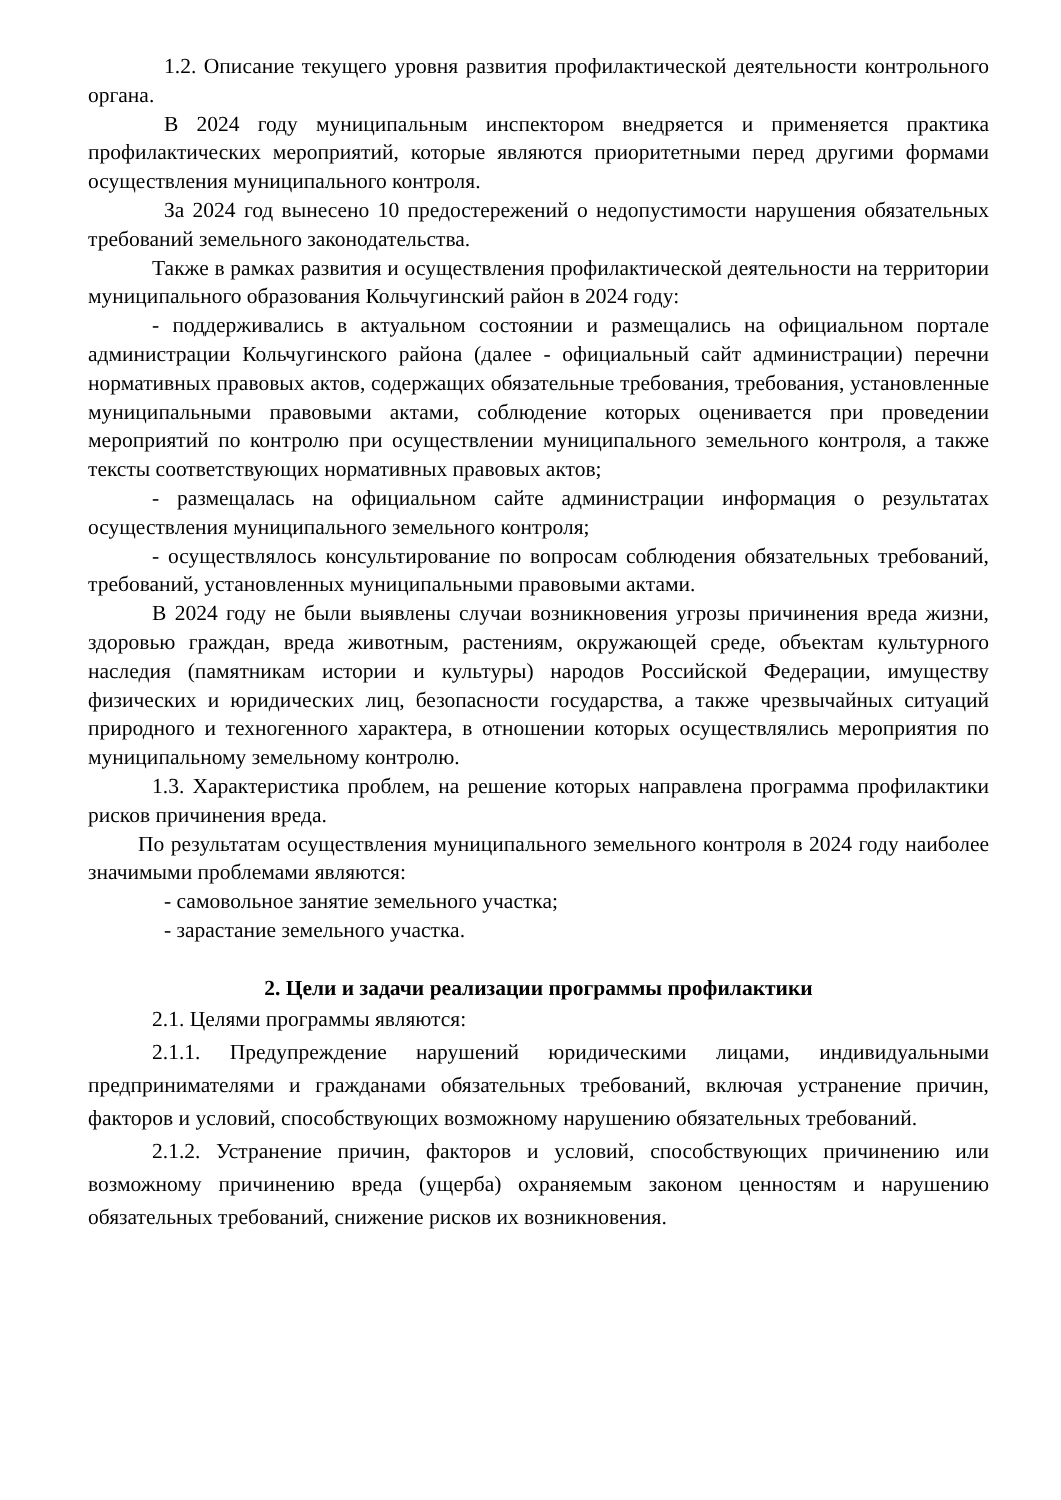1.2. Описание текущего уровня развития профилактической деятельности контрольного органа.
В 2024 году муниципальным инспектором внедряется и применяется практика профилактических мероприятий, которые являются приоритетными перед другими формами осуществления муниципального контроля.
За 2024 год вынесено 10 предостережений о недопустимости нарушения обязательных требований земельного законодательства.
Также в рамках развития и осуществления профилактической деятельности на территории муниципального образования Кольчугинский район в 2024 году:
- поддерживались в актуальном состоянии и размещались на официальном портале администрации Кольчугинского района (далее - официальный сайт администрации) перечни нормативных правовых актов, содержащих обязательные требования, требования, установленные муниципальными правовыми актами, соблюдение которых оценивается при проведении мероприятий по контролю при осуществлении муниципального земельного контроля, а также тексты соответствующих нормативных правовых актов;
- размещалась на официальном сайте администрации информация о результатах осуществления муниципального земельного контроля;
- осуществлялось консультирование по вопросам соблюдения обязательных требований, требований, установленных муниципальными правовыми актами.
В 2024 году не были выявлены случаи возникновения угрозы причинения вреда жизни, здоровью граждан, вреда животным, растениям, окружающей среде, объектам культурного наследия (памятникам истории и культуры) народов Российской Федерации, имуществу физических и юридических лиц, безопасности государства, а также чрезвычайных ситуаций природного и техногенного характера, в отношении которых осуществлялись мероприятия по муниципальному земельному контролю.
1.3. Характеристика проблем, на решение которых направлена программа профилактики рисков причинения вреда.
По результатам осуществления муниципального земельного контроля в 2024 году наиболее значимыми проблемами являются:
- самовольное занятие земельного участка;
- зарастание земельного участка.
2. Цели и задачи реализации программы профилактики
2.1. Целями программы являются:
2.1.1. Предупреждение нарушений юридическими лицами, индивидуальными предпринимателями и гражданами обязательных требований, включая устранение причин, факторов и условий, способствующих возможному нарушению обязательных требований.
2.1.2. Устранение причин, факторов и условий, способствующих причинению или возможному причинению вреда (ущерба) охраняемым законом ценностям и нарушению обязательных требований, снижение рисков их возникновения.